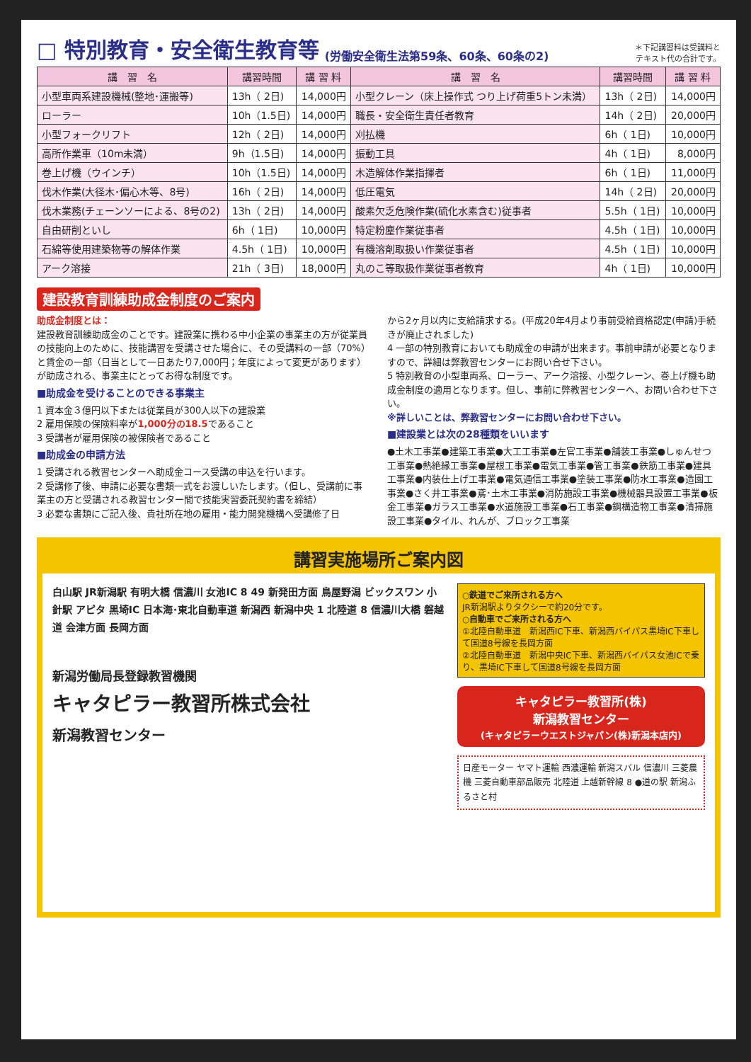□ 特別教育・安全衛生教育等 (労働安全衛生法第59条、60条、60条の2) ＊下記講習料は受講料と
テキスト代の合計です。
| 講 習 名 | 講習時間 | 講 習 料 | 講 習 名 | 講習時間 | 講 習 料 |
| --- | --- | --- | --- | --- | --- |
| 小型車両系建設機械(整地･運搬等) | 13h（ 2日) | 14,000円 | 小型クレーン（床上操作式 つり上げ荷重5トン未満） | 13h（ 2日) | 14,000円 |
| ローラー | 10h（1.5日) | 14,000円 | 職長・安全衛生責任者教育 | 14h（ 2日) | 20,000円 |
| 小型フォークリフト | 12h（ 2日) | 14,000円 | 刈払機 | 6h（ 1日) | 10,000円 |
| 高所作業車（10m未満） | 9h（1.5日) | 14,000円 | 振動工具 | 4h（ 1日) | 8,000円 |
| 巻上げ機（ウインチ） | 10h（1.5日) | 14,000円 | 木造解体作業指揮者 | 6h（ 1日) | 11,000円 |
| 伐木作業(大径木･偏心木等、8号) | 16h（ 2日) | 14,000円 | 低圧電気 | 14h（ 2日) | 20,000円 |
| 伐木業務(チェーンソーによる、8号の2) | 13h（ 2日) | 14,000円 | 酸素欠乏危険作業(硫化水素含む)従事者 | 5.5h（ 1日) | 10,000円 |
| 自由研削といし | 6h（ 1日) | 10,000円 | 特定粉塵作業従事者 | 4.5h（ 1日) | 10,000円 |
| 石綿等使用建築物等の解体作業 | 4.5h（ 1日) | 10,000円 | 有機溶剤取扱い作業従事者 | 4.5h（ 1日) | 10,000円 |
| アーク溶接 | 21h（ 3日) | 18,000円 | 丸のこ等取扱作業従事者教育 | 4h（ 1日) | 10,000円 |
建設教育訓練助成金制度のご案内
助成金制度とは：
建設教育訓練助成金のことです。建設業に携わる中小企業の事業主の方が従業員の技能向上のために、技能講習を受講させた場合に、その受講料の一部（70%）と賃金の一部（日当として一日あたり7,000円；年度によって変更があります）が助成される、事業主にとってお得な制度です。
■助成金を受けることのできる事業主
1 資本金３億円以下または従業員が300人以下の建設業
2 雇用保険の保険料率が1,000分の18.5であること
3 受講者が雇用保険の被保険者であること
■助成金の申請方法
1 受講される教習センターへ助成金コース受講の申込を行います。
2 受講修了後、申請に必要な書類一式をお渡しいたします。（但し、受講前に事業主の方と受講される教習センター間で技能実習委託契約書を締結）
3 必要な書類にご記入後、貴社所在地の雇用・能力開発機構へ受講修了日
から2ヶ月以内に支給請求する。(平成20年4月より事前受給資格認定(申請)手続きが廃止されました)
4 一部の特別教育においても助成金の申請が出来ます。事前申請が必要となりますので、詳細は弊教習センターにお問い合せ下さい。
5 特別教育の小型車両系、ローラー、アーク溶接、小型クレーン、巻上げ機も助成金制度の適用となります。但し、事前に弊教習センターへ、お問い合わせ下さい。
※詳しいことは、弊教習センターにお問い合わせ下さい。
■建設業とは次の28種類をいいます
●土木工事業●建築工事業●大工工事業●左官工事業●舗装工事業●しゅんせつ工事業●熱絶縁工事業●屋根工事業●電気工事業●管工事業●鉄筋工事業●建具工事業●内装仕上げ工事業●電気通信工事業●塗装工事業●防水工事業●造園工事業●さく井工事業●鳶･土木工事業●消防施設工事業●機械器具設置工事業●板金工事業●ガラス工事業●水道施設工事業●石工事業●鋼構造物工事業●清掃施設工事業●タイル、れんが、ブロック工事業
講習実施場所ご案内図
白山駅 JR新潟駅 有明大橋 信濃川 女池IC 8 49 新発田方面 鳥屋野潟 ビックスワン 小針駅 アピタ 黒埼IC 日本海･東北自動車道 新潟西 新潟中央 1 北陸道 8 信濃川大橋 磐越道 会津方面 長岡方面
新潟労働局長登録教習機関
キャタピラー教習所株式会社
新潟教習センター
○鉄道でご来所される方へ
JR新潟駅よりタクシーで約20分です。
○自動車でご来所される方へ
①北陸自動車道　新潟西IC下車、新潟西バイパス黒埼IC下車して国道8号線を長岡方面
②北陸自動車道　新潟中央IC下車、新潟西バイパス女池ICで乗り、黒埼IC下車して国道8号線を長岡方面
キャタピラー教習所(株)
新潟教習センター
(キャタピラーウエストジャパン(株)新潟本店内)
日産モーター ヤマト運輸 西濃運輸 新潟スバル 信濃川 三菱農機 三菱自動車部品販売 北陸道 上越新幹線 8 ●道の駅 新潟ふるさと村